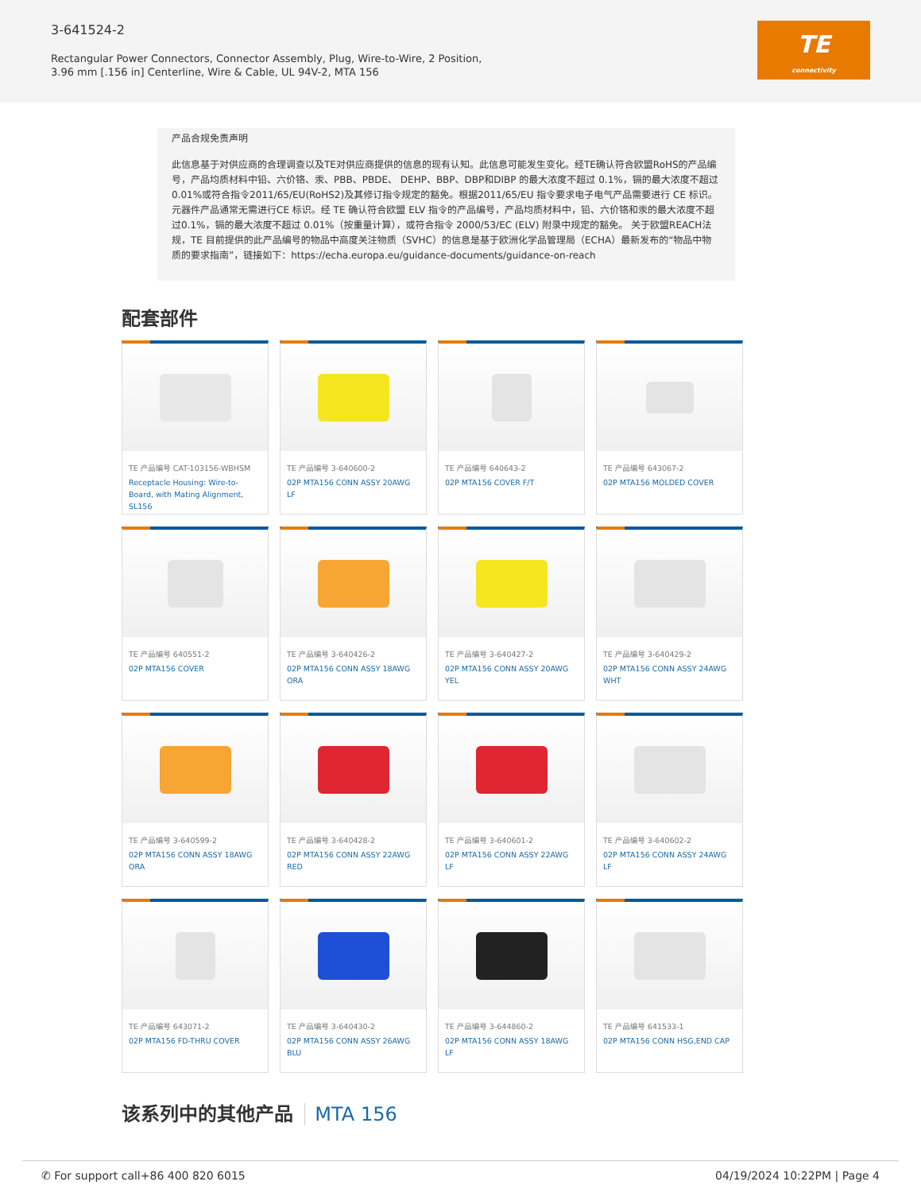3-641524-2
Rectangular Power Connectors, Connector Assembly, Plug, Wire-to-Wire, 2 Position,
3.96 mm [.156 in] Centerline, Wire & Cable, UL 94V-2, MTA 156
TE
connectivity
产品合规免责声明
此信息基于对供应商的合理调查以及TE对供应商提供的信息的现有认知。此信息可能发生变化。经TE确认符合欧盟RoHS的产品编号，产品均质材料中铅、六价铬、汞、PBB、PBDE、 DEHP、BBP、DBP和DIBP 的最大浓度不超过 0.1%，镉的最大浓度不超过 0.01%或符合指令2011/65/EU(RoHS2)及其修订指令规定的豁免。根据2011/65/EU 指令要求电子电气产品需要进行 CE 标识。元器件产品通常无需进行CE 标识。经 TE 确认符合欧盟 ELV 指令的产品编号，产品均质材料中，铅、六价铬和汞的最大浓度不超过0.1%，镉的最大浓度不超过 0.01%（按重量计算），或符合指令 2000/53/EC (ELV) 附录中规定的豁免。 关于欧盟REACH法规，TE 目前提供的此产品编号的物品中高度关注物质（SVHC）的信息是基于欧洲化学品管理局（ECHA）最新发布的“物品中物质的要求指南”，链接如下：https://echa.europa.eu/guidance-documents/guidance-on-reach
配套部件
TE 产品编号 CAT-103156-WBHSM
Receptacle Housing: Wire-to-Board, with Mating Alignment, SL156
TE 产品编号 3-640600-2
02P MTA156 CONN ASSY 20AWG LF
TE 产品编号 640643-2
02P MTA156 COVER F/T
TE 产品编号 643067-2
02P MTA156 MOLDED COVER
TE 产品编号 640551-2
02P MTA156 COVER
TE 产品编号 3-640426-2
02P MTA156 CONN ASSY 18AWG ORA
TE 产品编号 3-640427-2
02P MTA156 CONN ASSY 20AWG YEL
TE 产品编号 3-640429-2
02P MTA156 CONN ASSY 24AWG WHT
TE 产品编号 3-640599-2
02P MTA156 CONN ASSY 18AWG ORA
TE 产品编号 3-640428-2
02P MTA156 CONN ASSY 22AWG RED
TE 产品编号 3-640601-2
02P MTA156 CONN ASSY 22AWG LF
TE 产品编号 3-640602-2
02P MTA156 CONN ASSY 24AWG LF
TE 产品编号 643071-2
02P MTA156 FD-THRU COVER
TE 产品编号 3-640430-2
02P MTA156 CONN ASSY 26AWG BLU
TE 产品编号 3-644860-2
02P MTA156 CONN ASSY 18AWG LF
TE 产品编号 641533-1
02P MTA156 CONN HSG,END CAP
该系列中的其他产品 MTA 156
✆ For support call+86 400 820 6015 04/19/2024 10:22PM | Page 4